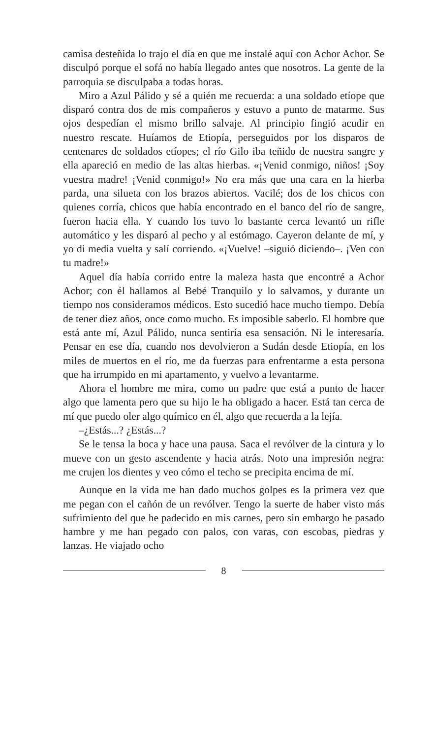camisa desteñida lo trajo el día en que me instalé aquí con Achor Achor. Se disculpó porque el sofá no había llegado antes que nosotros. La gente de la parroquia se disculpaba a todas horas.
Miro a Azul Pálido y sé a quién me recuerda: a una soldado etíope que disparó contra dos de mis compañeros y estuvo a punto de matarme. Sus ojos despedían el mismo brillo salvaje. Al principio fingió acudir en nuestro rescate. Huíamos de Etiopía, perseguidos por los disparos de centenares de soldados etíopes; el río Gilo iba teñido de nuestra sangre y ella apareció en medio de las altas hierbas. «¡Venid conmigo, niños! ¡Soy vuestra madre! ¡Venid conmigo!» No era más que una cara en la hierba parda, una silueta con los brazos abiertos. Vacilé; dos de los chicos con quienes corría, chicos que había encontrado en el banco del río de sangre, fueron hacia ella. Y cuando los tuvo lo bastante cerca levantó un rifle automático y les disparó al pecho y al estómago. Cayeron delante de mí, y yo di media vuelta y salí corriendo. «¡Vuelve! –siguió diciendo–. ¡Ven con tu madre!»
Aquel día había corrido entre la maleza hasta que encontré a Achor Achor; con él hallamos al Bebé Tranquilo y lo salvamos, y durante un tiempo nos consideramos médicos. Esto sucedió hace mucho tiempo. Debía de tener diez años, once como mucho. Es imposible saberlo. El hombre que está ante mí, Azul Pálido, nunca sentiría esa sensación. Ni le interesaría. Pensar en ese día, cuando nos devolvieron a Sudán desde Etiopía, en los miles de muertos en el río, me da fuerzas para enfrentarme a esta persona que ha irrumpido en mi apartamento, y vuelvo a levantarme.
Ahora el hombre me mira, como un padre que está a punto de hacer algo que lamenta pero que su hijo le ha obligado a hacer. Está tan cerca de mí que puedo oler algo químico en él, algo que recuerda a la lejía.
–¿Estás...? ¿Estás...?
Se le tensa la boca y hace una pausa. Saca el revólver de la cintura y lo mueve con un gesto ascendente y hacia atrás. Noto una impresión negra: me crujen los dientes y veo cómo el techo se precipita encima de mí.
Aunque en la vida me han dado muchos golpes es la primera vez que me pegan con el cañón de un revólver. Tengo la suerte de haber visto más sufrimiento del que he padecido en mis carnes, pero sin embargo he pasado hambre y me han pegado con palos, con varas, con escobas, piedras y lanzas. He viajado ocho
8